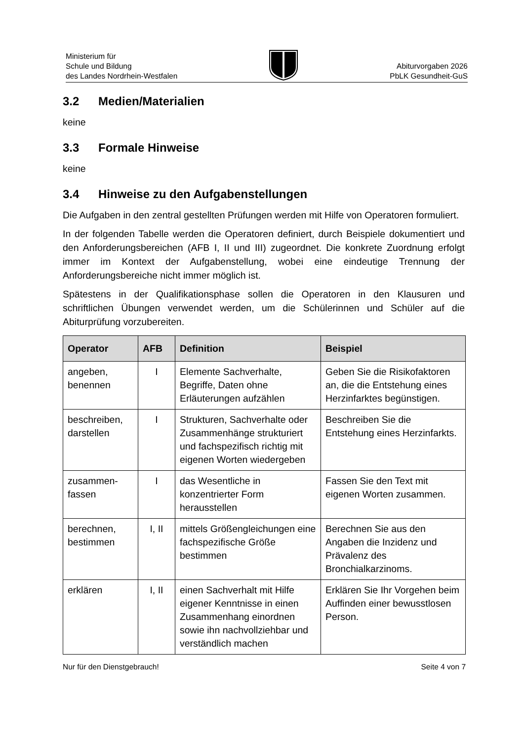Ministerium für
Schule und Bildung
des Landes Nordrhein-Westfalen
Abiturvorgaben 2026
PbLK Gesundheit-GuS
3.2 Medien/Materialien
keine
3.3 Formale Hinweise
keine
3.4 Hinweise zu den Aufgabenstellungen
Die Aufgaben in den zentral gestellten Prüfungen werden mit Hilfe von Operatoren formuliert.
In der folgenden Tabelle werden die Operatoren definiert, durch Beispiele dokumentiert und den Anforderungsbereichen (AFB I, II und III) zugeordnet. Die konkrete Zuordnung erfolgt immer im Kontext der Aufgabenstellung, wobei eine eindeutige Trennung der Anforderungsbereiche nicht immer möglich ist.
Spätestens in der Qualifikationsphase sollen die Operatoren in den Klausuren und schriftlichen Übungen verwendet werden, um die Schülerinnen und Schüler auf die Abiturprüfung vorzubereiten.
| Operator | AFB | Definition | Beispiel |
| --- | --- | --- | --- |
| angeben, benennen | I | Elemente Sachverhalte, Begriffe, Daten ohne Erläuterungen aufzählen | Geben Sie die Risikofaktoren an, die die Entstehung eines Herzinfarktes begünstigen. |
| beschreiben, darstellen | I | Strukturen, Sachverhalte oder Zusammenhänge strukturiert und fachspezifisch richtig mit eigenen Worten wiedergeben | Beschreiben Sie die Entstehung eines Herzinfarkts. |
| zusammen- fassen | I | das Wesentliche in konzentrierter Form herausstellen | Fassen Sie den Text mit eigenen Worten zusammen. |
| berechnen, bestimmen | I, II | mittels Größengleichungen eine fachspezifische Größe bestimmen | Berechnen Sie aus den Angaben die Inzidenz und Prävalenz des Bronchialkarzinoms. |
| erklären | I, II | einen Sachverhalt mit Hilfe eigener Kenntnisse in einen Zusammenhang einordnen sowie ihn nachvollziehbar und verständlich machen | Erklären Sie Ihr Vorgehen beim Auffinden einer bewusstlosen Person. |
Nur für den Dienstgebrauch! Seite 4 von 7